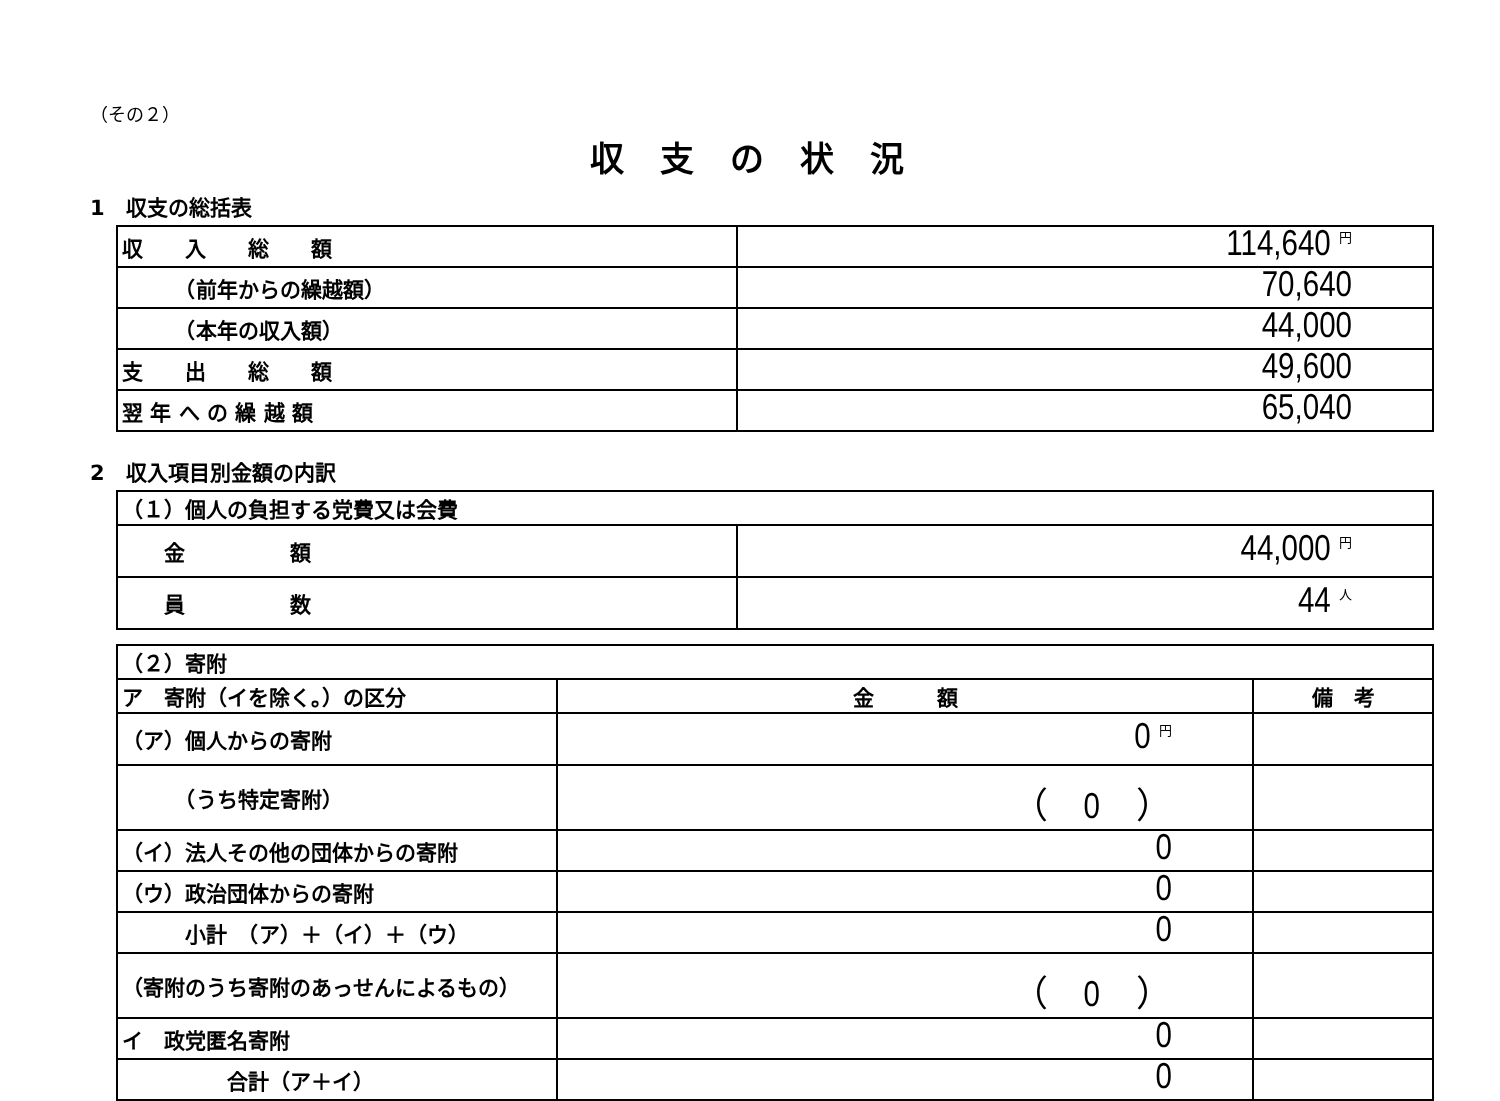（その２）
収支の状況
1　収支の総括表
| 収 入 総 額 | 114,640 円 |
| （前年からの繰越額） | 70,640 |
| （本年の収入額） | 44,000 |
| 支 出 総 額 | 49,600 |
| 翌 年 へ の 繰 越 額 | 65,040 |
2　収入項目別金額の内訳
| （１）個人の負担する党費又は会費 | |
| 金 額 | 44,000 円 |
| 員 数 | 44 人 |
| （２）寄附 | | |
| ア 寄附（イを除く。）の区分 | 金 額 | 備 考 |
| （ア）個人からの寄附 | 0 円 | |
| （うち特定寄附） | （ 0 ） | |
| （イ）法人その他の団体からの寄附 | 0 | |
| （ウ）政治団体からの寄附 | 0 | |
| 小計 （ア）＋（イ）＋（ウ） | 0 | |
| （寄附のうち寄附のあっせんによるもの） | （ 0 ） | |
| イ 政党匿名寄附 | 0 | |
| 合計（ア＋イ） | 0 | |